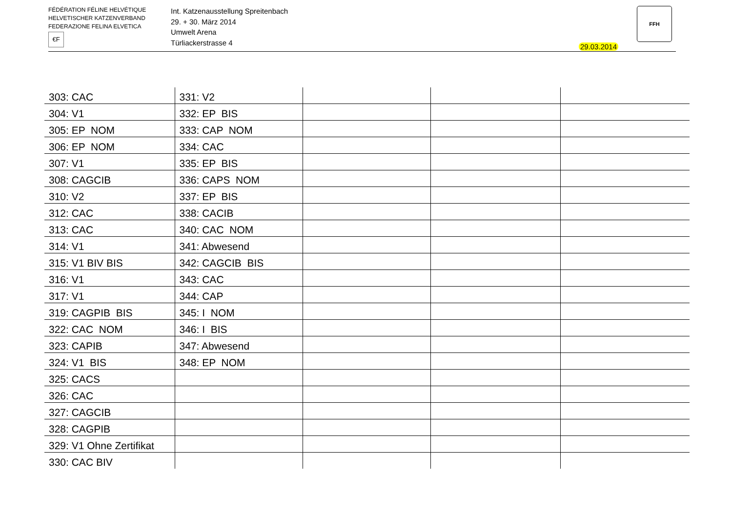FÉDÉRATION FÉLINE HELVÉTIQUE
HELVETISCHER KATZENVERBAND
FEDERAZIONE FELINA ELVETICA
€F
Int. Katzenausstellung Spreitenbach
29. + 30. März 2014
Umwelt Arena
Türliackerstrasse 4
29.03.2014
FFH
| 303: CAC | 331: V2 | | | |
| 304: V1 | 332: EP BIS | | | |
| 305: EP NOM | 333: CAP NOM | | | |
| 306: EP NOM | 334: CAC | | | |
| 307: V1 | 335: EP BIS | | | |
| 308: CAGCIB | 336: CAPS NOM | | | |
| 310: V2 | 337: EP BIS | | | |
| 312: CAC | 338: CACIB | | | |
| 313: CAC | 340: CAC NOM | | | |
| 314: V1 | 341: Abwesend | | | |
| 315: V1 BIV BIS | 342: CAGCIB BIS | | | |
| 316: V1 | 343: CAC | | | |
| 317: V1 | 344: CAP | | | |
| 319: CAGPIB BIS | 345: I NOM | | | |
| 322: CAC NOM | 346: I BIS | | | |
| 323: CAPIB | 347: Abwesend | | | |
| 324: V1 BIS | 348: EP NOM | | | |
| 325: CACS | | | | |
| 326: CAC | | | | |
| 327: CAGCIB | | | | |
| 328: CAGPIB | | | | |
| 329: V1 Ohne Zertifikat | | | | |
| 330: CAC BIV | | | | |